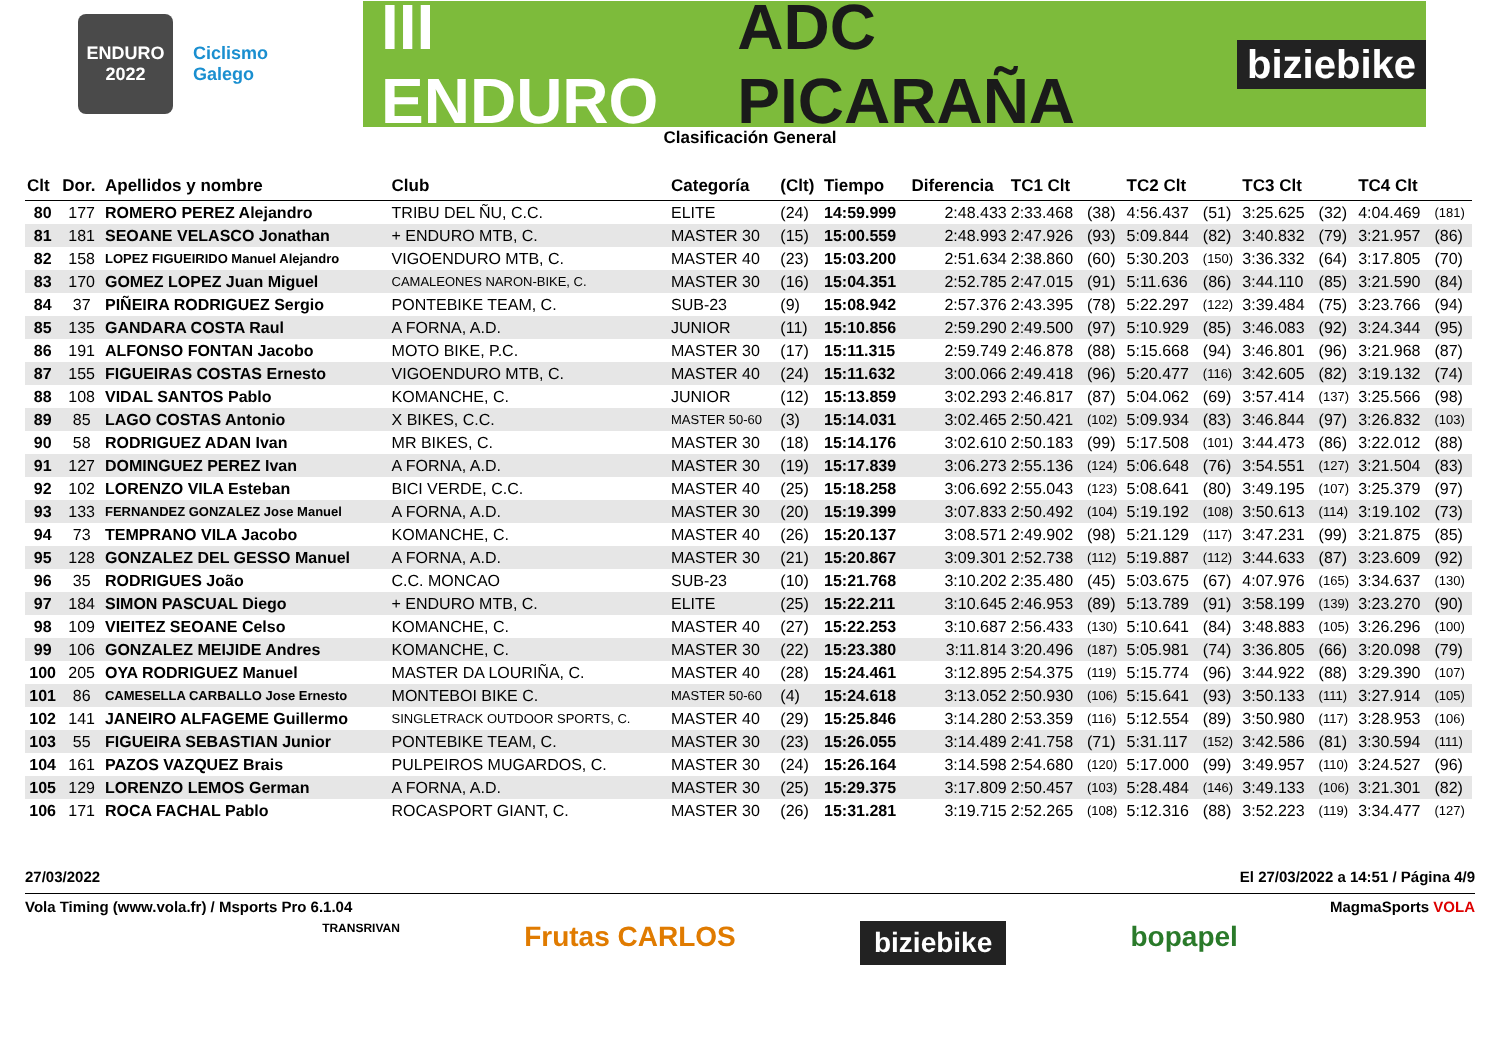ENDURO
2022
Ciclismo
Galego
III ENDURO ADC PICARAÑA
biziebike
Clasificación General
| Clt | Dor. | Apellidos y nombre | Club | Categoría | (Clt) | Tiempo | Diferencia | TC1 Clt | | TC2 Clt | | TC3 Clt | | TC4 Clt | |
| --- | --- | --- | --- | --- | --- | --- | --- | --- | --- | --- | --- | --- | --- | --- | --- |
| 80 | 177 | ROMERO PEREZ Alejandro | TRIBU DEL ÑU, C.C. | ELITE | (24) | 14:59.999 | 2:48.433 | 2:33.468 | (38) | 4:56.437 | (51) | 3:25.625 | (32) | 4:04.469 | (181) |
| 81 | 181 | SEOANE VELASCO Jonathan | + ENDURO MTB, C. | MASTER 30 | (15) | 15:00.559 | 2:48.993 | 2:47.926 | (93) | 5:09.844 | (82) | 3:40.832 | (79) | 3:21.957 | (86) |
| 82 | 158 | LOPEZ FIGUEIRIDO Manuel Alejandro | VIGOENDURO MTB, C. | MASTER 40 | (23) | 15:03.200 | 2:51.634 | 2:38.860 | (60) | 5:30.203 | (150) | 3:36.332 | (64) | 3:17.805 | (70) |
| 83 | 170 | GOMEZ LOPEZ Juan Miguel | CAMALEONES NARON-BIKE, C. | MASTER 30 | (16) | 15:04.351 | 2:52.785 | 2:47.015 | (91) | 5:11.636 | (86) | 3:44.110 | (85) | 3:21.590 | (84) |
| 84 | 37 | PIÑEIRA RODRIGUEZ Sergio | PONTEBIKE TEAM, C. | SUB-23 | (9) | 15:08.942 | 2:57.376 | 2:43.395 | (78) | 5:22.297 | (122) | 3:39.484 | (75) | 3:23.766 | (94) |
| 85 | 135 | GANDARA COSTA Raul | A FORNA, A.D. | JUNIOR | (11) | 15:10.856 | 2:59.290 | 2:49.500 | (97) | 5:10.929 | (85) | 3:46.083 | (92) | 3:24.344 | (95) |
| 86 | 191 | ALFONSO FONTAN Jacobo | MOTO BIKE, P.C. | MASTER 30 | (17) | 15:11.315 | 2:59.749 | 2:46.878 | (88) | 5:15.668 | (94) | 3:46.801 | (96) | 3:21.968 | (87) |
| 87 | 155 | FIGUEIRAS COSTAS Ernesto | VIGOENDURO MTB, C. | MASTER 40 | (24) | 15:11.632 | 3:00.066 | 2:49.418 | (96) | 5:20.477 | (116) | 3:42.605 | (82) | 3:19.132 | (74) |
| 88 | 108 | VIDAL SANTOS Pablo | KOMANCHE, C. | JUNIOR | (12) | 15:13.859 | 3:02.293 | 2:46.817 | (87) | 5:04.062 | (69) | 3:57.414 | (137) | 3:25.566 | (98) |
| 89 | 85 | LAGO COSTAS Antonio | X BIKES, C.C. | MASTER 50-60 | (3) | 15:14.031 | 3:02.465 | 2:50.421 | (102) | 5:09.934 | (83) | 3:46.844 | (97) | 3:26.832 | (103) |
| 90 | 58 | RODRIGUEZ ADAN Ivan | MR BIKES, C. | MASTER 30 | (18) | 15:14.176 | 3:02.610 | 2:50.183 | (99) | 5:17.508 | (101) | 3:44.473 | (86) | 3:22.012 | (88) |
| 91 | 127 | DOMINGUEZ PEREZ Ivan | A FORNA, A.D. | MASTER 30 | (19) | 15:17.839 | 3:06.273 | 2:55.136 | (124) | 5:06.648 | (76) | 3:54.551 | (127) | 3:21.504 | (83) |
| 92 | 102 | LORENZO VILA Esteban | BICI VERDE, C.C. | MASTER 40 | (25) | 15:18.258 | 3:06.692 | 2:55.043 | (123) | 5:08.641 | (80) | 3:49.195 | (107) | 3:25.379 | (97) |
| 93 | 133 | FERNANDEZ GONZALEZ Jose Manuel | A FORNA, A.D. | MASTER 30 | (20) | 15:19.399 | 3:07.833 | 2:50.492 | (104) | 5:19.192 | (108) | 3:50.613 | (114) | 3:19.102 | (73) |
| 94 | 73 | TEMPRANO VILA Jacobo | KOMANCHE, C. | MASTER 40 | (26) | 15:20.137 | 3:08.571 | 2:49.902 | (98) | 5:21.129 | (117) | 3:47.231 | (99) | 3:21.875 | (85) |
| 95 | 128 | GONZALEZ DEL GESSO Manuel | A FORNA, A.D. | MASTER 30 | (21) | 15:20.867 | 3:09.301 | 2:52.738 | (112) | 5:19.887 | (112) | 3:44.633 | (87) | 3:23.609 | (92) |
| 96 | 35 | RODRIGUES João | C.C. MONCAO | SUB-23 | (10) | 15:21.768 | 3:10.202 | 2:35.480 | (45) | 5:03.675 | (67) | 4:07.976 | (165) | 3:34.637 | (130) |
| 97 | 184 | SIMON PASCUAL Diego | + ENDURO MTB, C. | ELITE | (25) | 15:22.211 | 3:10.645 | 2:46.953 | (89) | 5:13.789 | (91) | 3:58.199 | (139) | 3:23.270 | (90) |
| 98 | 109 | VIEITEZ SEOANE Celso | KOMANCHE, C. | MASTER 40 | (27) | 15:22.253 | 3:10.687 | 2:56.433 | (130) | 5:10.641 | (84) | 3:48.883 | (105) | 3:26.296 | (100) |
| 99 | 106 | GONZALEZ MEIJIDE Andres | KOMANCHE, C. | MASTER 30 | (22) | 15:23.380 | 3:11.814 | 3:20.496 | (187) | 5:05.981 | (74) | 3:36.805 | (66) | 3:20.098 | (79) |
| 100 | 205 | OYA RODRIGUEZ Manuel | MASTER DA LOURIÑA, C. | MASTER 40 | (28) | 15:24.461 | 3:12.895 | 2:54.375 | (119) | 5:15.774 | (96) | 3:44.922 | (88) | 3:29.390 | (107) |
| 101 | 86 | CAMESELLA CARBALLO Jose Ernesto | MONTEBOI BIKE C. | MASTER 50-60 | (4) | 15:24.618 | 3:13.052 | 2:50.930 | (106) | 5:15.641 | (93) | 3:50.133 | (111) | 3:27.914 | (105) |
| 102 | 141 | JANEIRO ALFAGEME Guillermo | SINGLETRACK OUTDOOR SPORTS, C. | MASTER 40 | (29) | 15:25.846 | 3:14.280 | 2:53.359 | (116) | 5:12.554 | (89) | 3:50.980 | (117) | 3:28.953 | (106) |
| 103 | 55 | FIGUEIRA SEBASTIAN Junior | PONTEBIKE TEAM, C. | MASTER 30 | (23) | 15:26.055 | 3:14.489 | 2:41.758 | (71) | 5:31.117 | (152) | 3:42.586 | (81) | 3:30.594 | (111) |
| 104 | 161 | PAZOS VAZQUEZ Brais | PULPEIROS MUGARDOS, C. | MASTER 30 | (24) | 15:26.164 | 3:14.598 | 2:54.680 | (120) | 5:17.000 | (99) | 3:49.957 | (110) | 3:24.527 | (96) |
| 105 | 129 | LORENZO LEMOS German | A FORNA, A.D. | MASTER 30 | (25) | 15:29.375 | 3:17.809 | 2:50.457 | (103) | 5:28.484 | (146) | 3:49.133 | (106) | 3:21.301 | (82) |
| 106 | 171 | ROCA FACHAL Pablo | ROCASPORT GIANT, C. | MASTER 30 | (26) | 15:31.281 | 3:19.715 | 2:52.265 | (108) | 5:12.316 | (88) | 3:52.223 | (119) | 3:34.477 | (127) |
27/03/2022 El 27/03/2022 a 14:51 / Página 4/9
Vola Timing (www.vola.fr) / Msports Pro 6.1.04 MagmaSports VOLA
TRANSRIVAN Frutas CARLOS biziebike bopapel